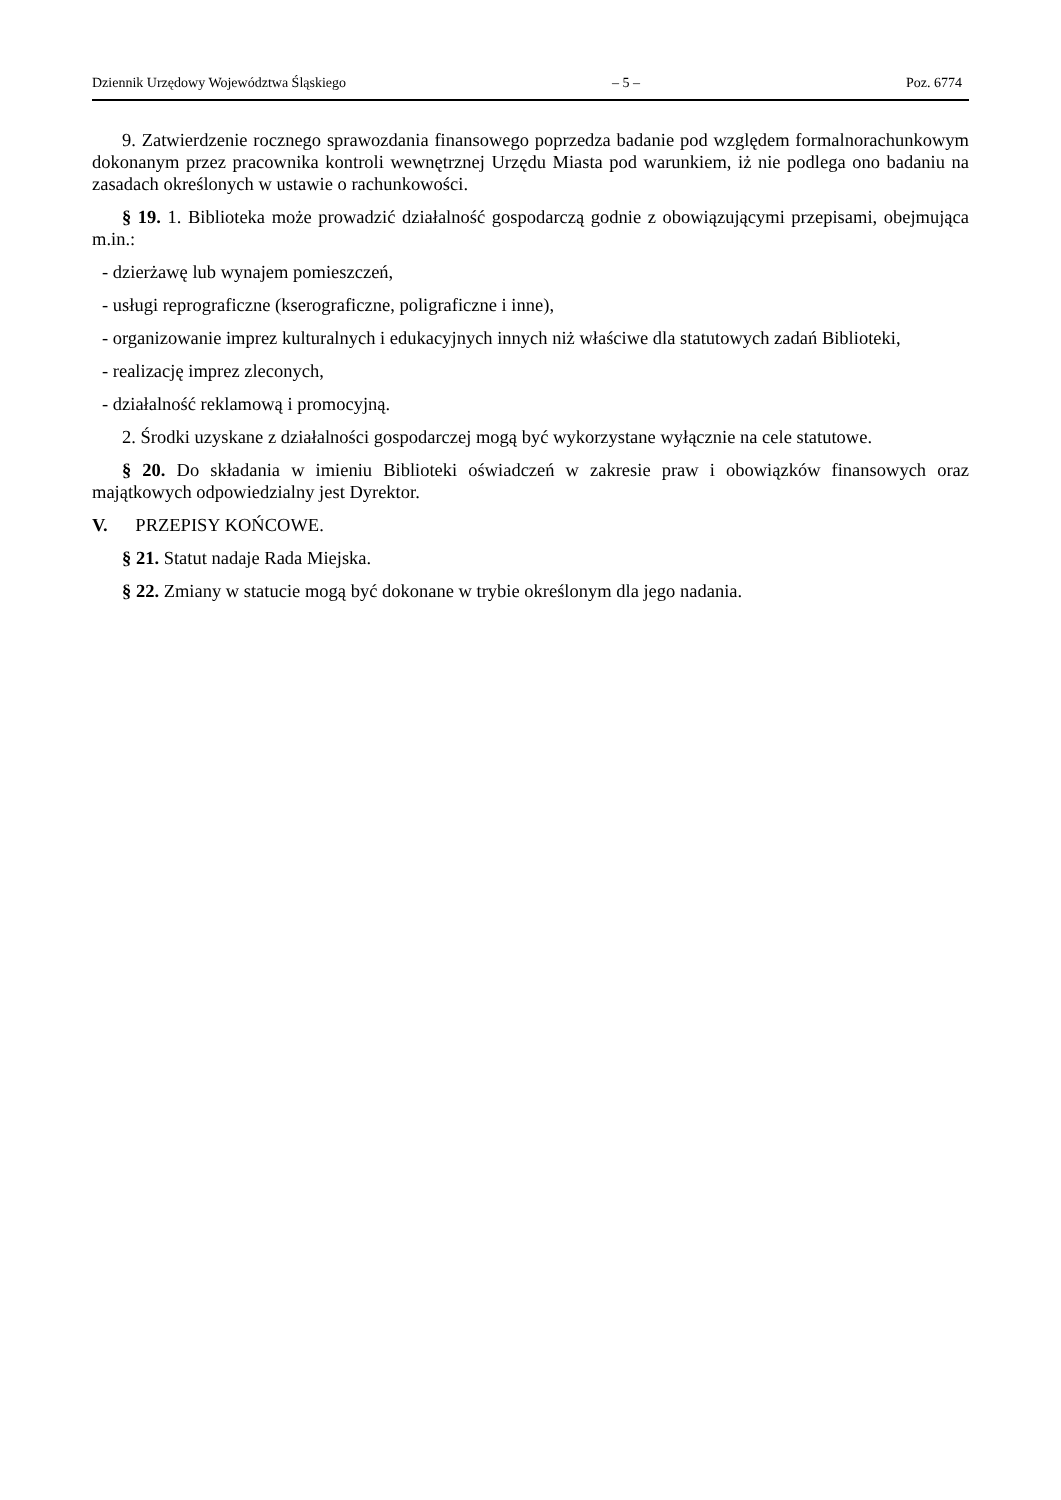Dziennik Urzędowy Województwa Śląskiego – 5 – Poz. 6774
9. Zatwierdzenie rocznego sprawozdania finansowego poprzedza badanie pod względem formalnorachunkowym dokonanym przez pracownika kontroli wewnętrznej Urzędu Miasta pod warunkiem, iż nie podlega ono badaniu na zasadach określonych w ustawie o rachunkowości.
§ 19. 1. Biblioteka może prowadzić działalność gospodarczą godnie z obowiązującymi przepisami, obejmująca m.in.:
- dzierżawę lub wynajem pomieszczeń,
- usługi reprograficzne (kserograficzne, poligraficzne i inne),
- organizowanie imprez kulturalnych i edukacyjnych innych niż właściwe dla statutowych zadań Biblioteki,
- realizację imprez zleconych,
- działalność reklamową i promocyjną.
2. Środki uzyskane z działalności gospodarczej mogą być wykorzystane wyłącznie na cele statutowe.
§ 20. Do składania w imieniu Biblioteki oświadczeń w zakresie praw i obowiązków finansowych oraz majątkowych odpowiedzialny jest Dyrektor.
V. PRZEPISY KOŃCOWE.
§ 21. Statut nadaje Rada Miejska.
§ 22. Zmiany w statucie mogą być dokonane w trybie określonym dla jego nadania.